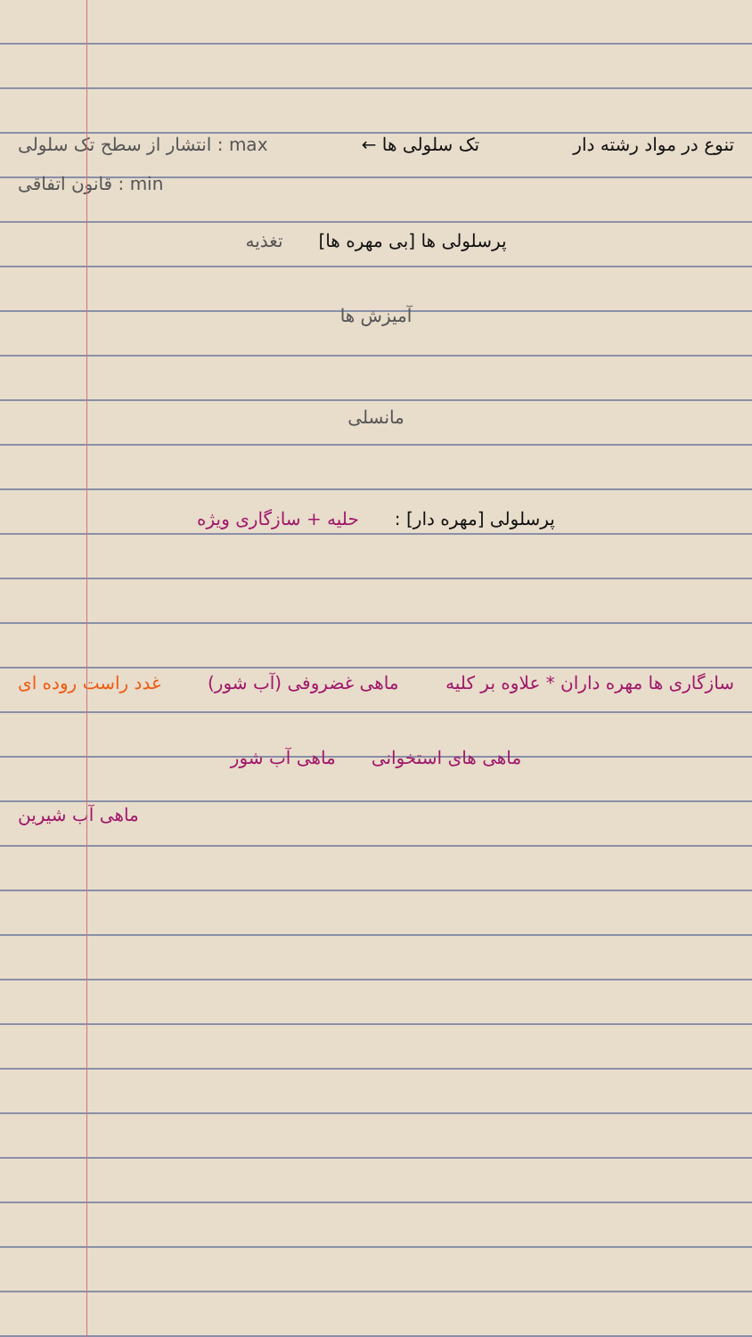تنوع در مواد رشته دار تک سلولی ها ← max : انتشار از سطح تک سلولی
min : قانون اتفاقی
پرسلولی ها [بی مهره ها] تغذیه
آمیزش ها
مانسلی
پرسلولی [مهره دار] : حلیه + سازگاری ویژه
سازگاری ها مهره داران * علاوه بر کلیه ماهی غضروفی (آب شور) غدد راست روده ای
ماهی های استخوانی ماهی آب شور
ماهی آب شیرین